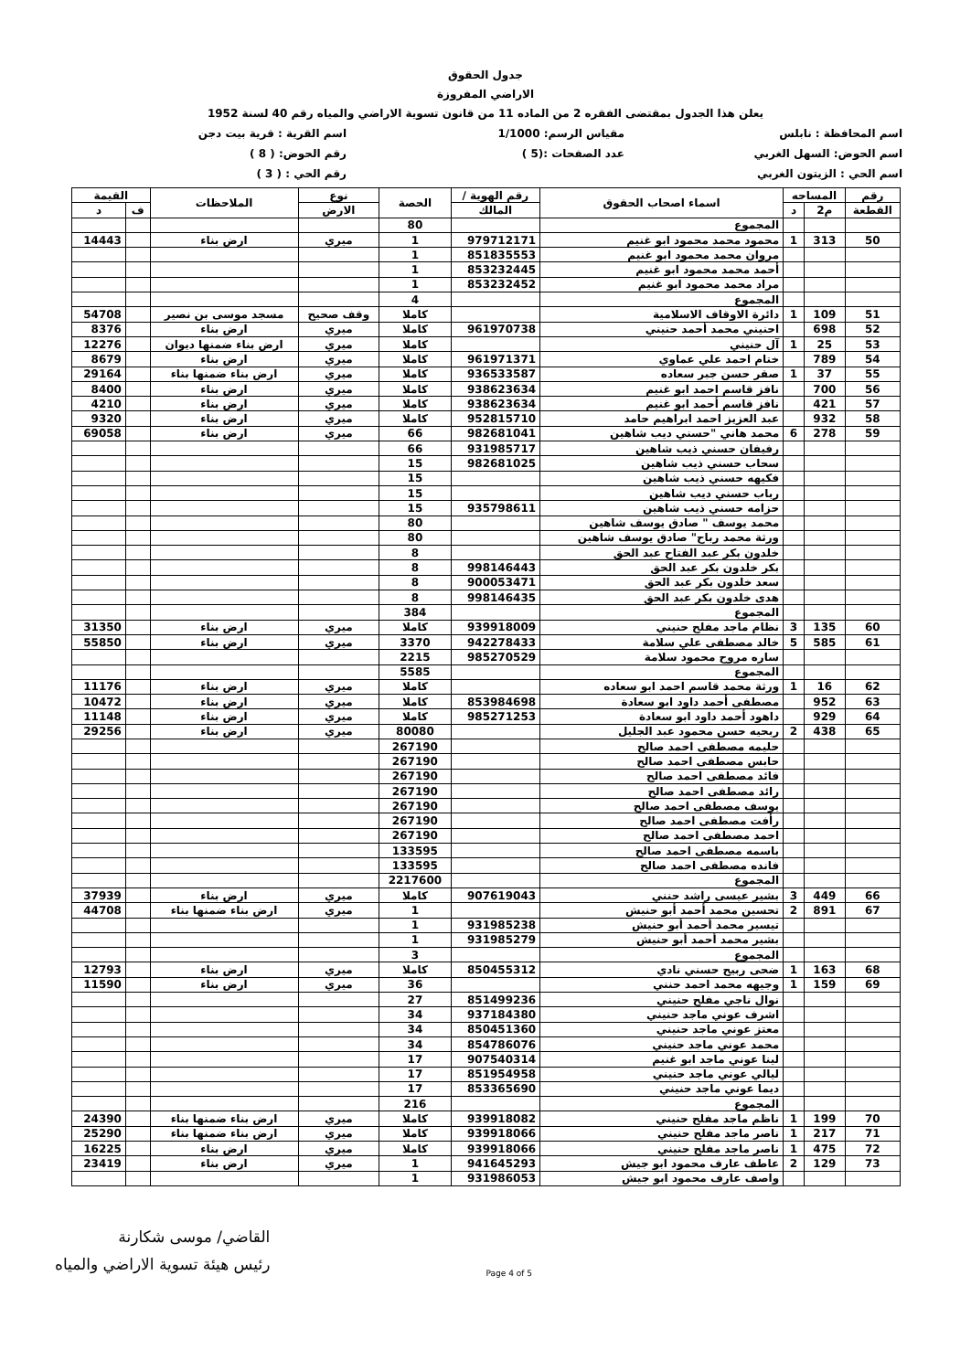جدول الحقوق
الاراضي المفروزة
يعلن هذا الجدول بمقتضى الفقره 2 من الماده 11 من قانون تسوية الاراضي والمياه رقم 40 لسنة 1952
اسم المحافظة : نابلس
مقياس الرسم: 1/1000
اسم القرية : قرية بيت دجن
اسم الحوض: السهل الغربي
عدد الصفحات :(5 )
رقم الحوض: ( 8 )
اسم الحي : الزيتون الغربي
رقم الحي : ( 3 )
| رقم | المساحه | | اسماء اصحاب الحقوق | رقم الهوية / | الحصة | نوع | الملاحظات | القيمة | |
| --- | --- | --- | --- | --- | --- | --- | --- | --- | --- |
| القطعة | م2 | د | | المالك | | الارض | | ف | د |
| | | | المجموع | | 80 | | | | |
| 50 | 313 | 1 | محمود محمد محمود ابو غنيم | 979712171 | 1 | ميري | ارض بناء | | 14443 |
| | | | مروان محمد محمود ابو غنيم | 851835553 | 1 | | | | |
| | | | أحمد محمد محمود ابو غنيم | 853232445 | 1 | | | | |
| | | | مراد محمد محمود ابو غنيم | 853232452 | 1 | | | | |
| | | | المجموع | | 4 | | | | |
| 51 | 109 | 1 | دائرة الاوقاف الاسلامية | | كاملا | وقف صحيح | مسجد موسى بن نصير | | 54708 |
| 52 | 698 | | احنيني محمد أحمد حنيني | 961970738 | كاملا | ميري | ارض بناء | | 8376 |
| 53 | 25 | 1 | آل حنيني | | كاملا | ميري | ارض بناء ضمنها ديوان | | 12276 |
| 54 | 789 | | ختام احمد علي عماوي | 961971371 | كاملا | ميري | ارض بناء | | 8679 |
| 55 | 37 | 1 | صقر حسن جبر سعاده | 936533587 | كاملا | ميري | ارض بناء ضمنها بناء | | 29164 |
| 56 | 700 | | نافز قاسم احمد ابو غنيم | 938623634 | كاملا | ميري | ارض بناء | | 8400 |
| 57 | 421 | | نافز قاسم أحمد ابو غنيم | 938623634 | كاملا | ميري | ارض بناء | | 4210 |
| 58 | 932 | | عبد العزيز احمد ابراهيم حامد | 952815710 | كاملا | ميري | ارض بناء | | 9320 |
| 59 | 278 | 6 | محمد هاني "حسني ديب شاهين | 982681041 | 66 | ميري | ارض بناء | | 69058 |
| | | | رفيفان حسني ذيب شاهين | 931985717 | 66 | | | | |
| | | | سحاب حسني ذيب شاهين | 982681025 | 15 | | | | |
| | | | فكيهه حسني ذيب شاهين | | 15 | | | | |
| | | | رباب حسني ديب شاهين | | 15 | | | | |
| | | | حزامه حسني ذيب شاهين | 935798611 | 15 | | | | |
| | | | محمد يوسف " صادق يوسف شاهين | | 80 | | | | |
| | | | ورثة محمد رباح" صادق يوسف شاهين | | 80 | | | | |
| | | | خلدون بكر عبد الفتاح عبد الحق | | 8 | | | | |
| | | | بكر خلدون بكر عبد الحق | 998146443 | 8 | | | | |
| | | | سعد خلدون بكر عبد الحق | 900053471 | 8 | | | | |
| | | | هدى خلدون بكر عبد الحق | 998146435 | 8 | | | | |
| | | | المجموع | | 384 | | | | |
| 60 | 135 | 3 | نظام ماجد مفلح حنيني | 939918009 | كاملا | ميري | ارض بناء | | 31350 |
| 61 | 585 | 5 | خالد مصطفى علي سلامة | 942278433 | 3370 | ميري | ارض بناء | | 55850 |
| | | | ساره مروح محمود سلامة | 985270529 | 2215 | | | | |
| | | | المجموع | | 5585 | | | | |
| 62 | 16 | 1 | ورثة محمد قاسم احمد ابو سعاده | | كاملا | ميري | ارض بناء | | 11176 |
| 63 | 952 | | مصطفى أحمد داود ابو سعادة | 853984698 | كاملا | ميري | ارض بناء | | 10472 |
| 64 | 929 | | داهود أحمد داود ابو سعادة | 985271253 | كاملا | ميري | ارض بناء | | 11148 |
| 65 | 438 | 2 | ربحيه حسن محمود عبد الجليل | | 80080 | ميري | ارض بناء | | 29256 |
| | | | حليمه مصطفى احمد صالح | | 267190 | | | | |
| | | | حابس مصطفى احمد صالح | | 267190 | | | | |
| | | | فائد مصطفى احمد صالح | | 267190 | | | | |
| | | | رائد مصطفى احمد صالح | | 267190 | | | | |
| | | | يوسف مصطفى احمد صالح | | 267190 | | | | |
| | | | رأفت مصطفى احمد صالح | | 267190 | | | | |
| | | | احمد مصطفى احمد صالح | | 267190 | | | | |
| | | | باسمه مصطفى احمد صالح | | 133595 | | | | |
| | | | فانده مصطفى احمد صالح | | 133595 | | | | |
| | | | المجموع | | 2217600 | | | | |
| 66 | 449 | 3 | بشير عيسى راشد حنني | 907619043 | كاملا | ميري | ارض بناء | | 37939 |
| 67 | 891 | 2 | تحسين محمد أحمد أبو حنيش | | 1 | ميري | ارض بناء ضمنها بناء | | 44708 |
| | | | تيسير محمد أحمد أبو حنيش | 931985238 | 1 | | | | |
| | | | بشير محمد أحمد أبو حنيش | 931985279 | 1 | | | | |
| | | | المجموع | | 3 | | | | |
| 68 | 163 | 1 | ضحى ربيح حسني نادي | 850455312 | كاملا | ميري | ارض بناء | | 12793 |
| 69 | 159 | 1 | وجيهه محمد احمد حنني | | 36 | ميري | ارض بناء | | 11590 |
| | | | نوال ناجي مفلح حنيني | 851499236 | 27 | | | | |
| | | | اشرف عوني ماجد حنيني | 937184380 | 34 | | | | |
| | | | معتز عوني ماجد حنيني | 850451360 | 34 | | | | |
| | | | محمد عوني ماجد حنيني | 854786076 | 34 | | | | |
| | | | لينا عوني ماجد ابو غنيم | 907540314 | 17 | | | | |
| | | | ليالي عوني ماجد حنيني | 851954958 | 17 | | | | |
| | | | ديما عوني ماجد حنيني | 853365690 | 17 | | | | |
| | | | المجموع | | 216 | | | | |
| 70 | 199 | 1 | ناظم ماجد مفلح حنيني | 939918082 | كاملا | ميري | ارض بناء ضمنها بناء | | 24390 |
| 71 | 217 | 1 | ناصر ماجد مفلح حنيني | 939918066 | كاملا | ميري | ارض بناء ضمنها بناء | | 25290 |
| 72 | 475 | 1 | ناصر ماجد مفلح حنيني | 939918066 | كاملا | ميري | ارض بناء | | 16225 |
| 73 | 129 | 2 | عاطف عارف محمود ابو جيش | 941645293 | 1 | ميري | ارض بناء | | 23419 |
| | | | واصف عارف محمود ابو جيش | 931986053 | 1 | | | | |
القاضي/ موسى شكارنة
رئيس هيئة تسوية الاراضي والمياه
Page 4 of 5